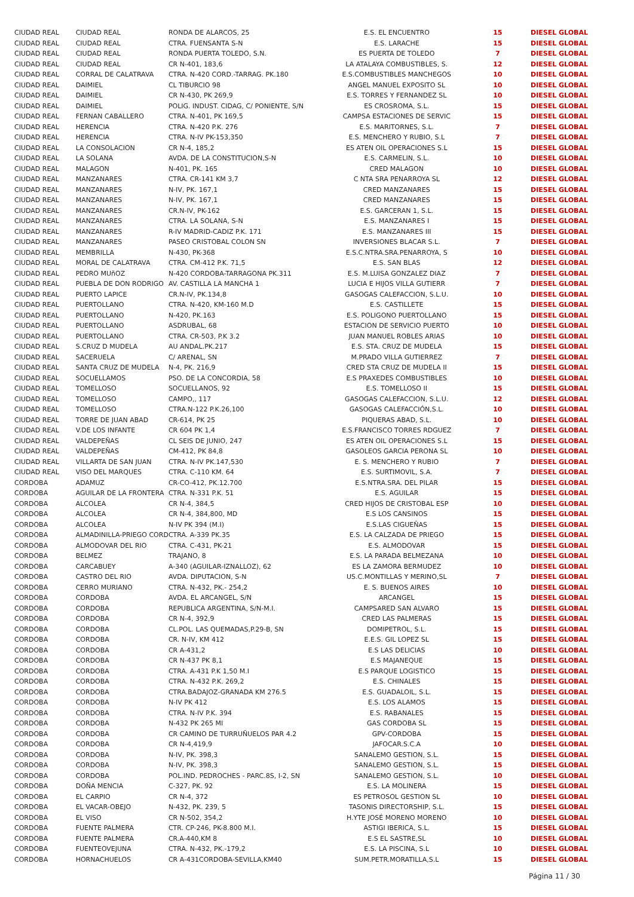| CIUDAD REAL | CIUDAD REAL | RONDA DE ALARCOS, 25 | E.S. EL ENCUENTRO | 15 | DIESEL GLOBAL |
| CIUDAD REAL | CIUDAD REAL | CTRA. FUENSANTA S-N | E.S. LARACHE | 15 | DIESEL GLOBAL |
| CIUDAD REAL | CIUDAD REAL | RONDA PUERTA TOLEDO, S.N. | ES PUERTA DE TOLEDO | 7 | DIESEL GLOBAL |
| CIUDAD REAL | CIUDAD REAL | CR N-401, 183,6 | LA ATALAYA COMBUSTIBLES, S. | 12 | DIESEL GLOBAL |
| CIUDAD REAL | CORRAL DE CALATRAVA | CTRA. N-420 CORD.-TARRAG. PK.180 | E.S.COMBUSTIBLES MANCHEGOS | 10 | DIESEL GLOBAL |
| CIUDAD REAL | DAIMIEL | CL TIBURCIO 98 | ANGEL MANUEL EXPOSITO SL | 10 | DIESEL GLOBAL |
| CIUDAD REAL | DAIMIEL | CR N-430, PK 269,9 | E.S. TORRES Y FERNANDEZ SL | 10 | DIESEL GLOBAL |
| CIUDAD REAL | DAIMIEL | POLIG. INDUST. CIDAG, C/ PONIENTE, S/N | ES CROSROMA, S.L. | 15 | DIESEL GLOBAL |
| CIUDAD REAL | FERNAN CABALLERO | CTRA. N-401, PK 169,5 | CAMPSA ESTACIONES DE SERVIC | 15 | DIESEL GLOBAL |
| CIUDAD REAL | HERENCIA | CTRA. N-420 P.K. 276 | E.S. MARITORNES, S.L. | 7 | DIESEL GLOBAL |
| CIUDAD REAL | HERENCIA | CTRA. N-IV PK-153,350 | E.S. MENCHERO Y RUBIO, S.L | 7 | DIESEL GLOBAL |
| CIUDAD REAL | LA CONSOLACION | CR N-4, 185,2 | ES ATEN OIL OPERACIONES S.L | 15 | DIESEL GLOBAL |
| CIUDAD REAL | LA SOLANA | AVDA. DE LA CONSTITUCION,S-N | E.S. CARMELIN, S.L. | 10 | DIESEL GLOBAL |
| CIUDAD REAL | MALAGON | N-401, PK. 165 | CRED MALAGON | 10 | DIESEL GLOBAL |
| CIUDAD REAL | MANZANARES | CTRA. CR-141 KM 3,7 | C NTA SRA PENARROYA SL | 12 | DIESEL GLOBAL |
| CIUDAD REAL | MANZANARES | N-IV, PK. 167,1 | CRED MANZANARES | 15 | DIESEL GLOBAL |
| CIUDAD REAL | MANZANARES | N-IV, PK. 167,1 | CRED MANZANARES | 15 | DIESEL GLOBAL |
| CIUDAD REAL | MANZANARES | CR.N-IV, PK-162 | E.S. GARCERAN 1, S.L. | 15 | DIESEL GLOBAL |
| CIUDAD REAL | MANZANARES | CTRA. LA SOLANA, S-N | E.S. MANZANARES I | 15 | DIESEL GLOBAL |
| CIUDAD REAL | MANZANARES | R-IV MADRID-CADIZ P.K. 171 | E.S. MANZANARES III | 15 | DIESEL GLOBAL |
| CIUDAD REAL | MANZANARES | PASEO CRISTOBAL COLON SN | INVERSIONES BLACAR S.L. | 7 | DIESEL GLOBAL |
| CIUDAD REAL | MEMBRILLA | N-430, PK-368 | E.S.C.NTRA.SRA.PENARROYA, S | 10 | DIESEL GLOBAL |
| CIUDAD REAL | MORAL DE CALATRAVA | CTRA. CM-412 P.K. 71,5 | E.S. SAN BLAS | 12 | DIESEL GLOBAL |
| CIUDAD REAL | PEDRO MUñOZ | N-420 CORDOBA-TARRAGONA PK.311 | E.S. M.LUISA GONZALEZ DIAZ | 7 | DIESEL GLOBAL |
| CIUDAD REAL | PUEBLA DE DON RODRIGO | AV. CASTILLA LA MANCHA 1 | LUCIA E HIJOS VILLA GUTIERR | 7 | DIESEL GLOBAL |
| CIUDAD REAL | PUERTO LAPICE | CR.N-IV, PK.134,8 | GASOGAS CALEFACCION, S.L.U. | 10 | DIESEL GLOBAL |
| CIUDAD REAL | PUERTOLLANO | CTRA. N-420, KM-160 M.D | E.S. CASTILLETE | 15 | DIESEL GLOBAL |
| CIUDAD REAL | PUERTOLLANO | N-420, PK.163 | E.S. POLIGONO PUERTOLLANO | 15 | DIESEL GLOBAL |
| CIUDAD REAL | PUERTOLLANO | ASDRUBAL, 68 | ESTACION DE SERVICIO PUERTO | 10 | DIESEL GLOBAL |
| CIUDAD REAL | PUERTOLLANO | CTRA. CR-503, P.K 3.2 | JUAN MANUEL ROBLES ARIAS | 10 | DIESEL GLOBAL |
| CIUDAD REAL | S.CRUZ D MUDELA | AU ANDAL.PK.217 | E.S. STA. CRUZ DE MUDELA | 15 | DIESEL GLOBAL |
| CIUDAD REAL | SACERUELA | C/ ARENAL, SN | M.PRADO VILLA GUTIERREZ | 7 | DIESEL GLOBAL |
| CIUDAD REAL | SANTA CRUZ DE MUDELA | N-4, PK. 216,9 | CRED STA CRUZ DE MUDELA II | 15 | DIESEL GLOBAL |
| CIUDAD REAL | SOCUELLAMOS | PSO. DE LA CONCORDIA, 58 | E.S PRAXEDES COMBUSTIBLES | 10 | DIESEL GLOBAL |
| CIUDAD REAL | TOMELLOSO | SOCUELLANOS, 92 | E.S. TOMELLOSO II | 15 | DIESEL GLOBAL |
| CIUDAD REAL | TOMELLOSO | CAMPO,, 117 | GASOGAS CALEFACCION, S.L.U. | 12 | DIESEL GLOBAL |
| CIUDAD REAL | TOMELLOSO | CTRA.N-122 P.K.26,100 | GASOGAS CALEFACCIÓN,S.L. | 10 | DIESEL GLOBAL |
| CIUDAD REAL | TORRE DE JUAN ABAD | CR-614, PK 25 | PIQUERAS ABAD, S.L. | 10 | DIESEL GLOBAL |
| CIUDAD REAL | V.DE LOS INFANTE | CR 604 PK 1,4 | E.S.FRANCISCO TORRES RDGUEZ | 7 | DIESEL GLOBAL |
| CIUDAD REAL | VALDEPEÑAS | CL SEIS DE JUNIO, 247 | ES ATEN OIL OPERACIONES S.L | 15 | DIESEL GLOBAL |
| CIUDAD REAL | VALDEPEÑAS | CM-412, PK 84,8 | GASOLEOS GARCIA PERONA SL | 10 | DIESEL GLOBAL |
| CIUDAD REAL | VILLARTA DE SAN JUAN | CTRA. N-IV PK.147,530 | E. S. MENCHERO Y RUBIO | 7 | DIESEL GLOBAL |
| CIUDAD REAL | VISO DEL MARQUES | CTRA. C-110 KM. 64 | E.S. SURTIMOVIL, S.A. | 7 | DIESEL GLOBAL |
| CORDOBA | ADAMUZ | CR-CO-412, PK.12.700 | E.S.NTRA.SRA. DEL PILAR | 15 | DIESEL GLOBAL |
| CORDOBA | AGUILAR DE LA FRONTERA | CTRA. N-331 P.K. 51 | E.S. AGUILAR | 15 | DIESEL GLOBAL |
| CORDOBA | ALCOLEA | CR N-4, 384,5 | CRED HIJOS DE CRISTOBAL ESP | 10 | DIESEL GLOBAL |
| CORDOBA | ALCOLEA | CR N-4, 384,800, MD | E.S LOS CANSINOS | 15 | DIESEL GLOBAL |
| CORDOBA | ALCOLEA | N-IV PK 394 (M.I) | E.S.LAS CIGUEÑAS | 15 | DIESEL GLOBAL |
| CORDOBA | ALMADINILLA-PRIEGO CORD | CTRA. A-339 PK.35 | E.S. LA CALZADA DE PRIEGO | 15 | DIESEL GLOBAL |
| CORDOBA | ALMODOVAR DEL RIO | CTRA. C-431, PK-21 | E.S. ALMODOVAR | 15 | DIESEL GLOBAL |
| CORDOBA | BELMEZ | TRAJANO, 8 | E.S. LA PARADA BELMEZANA | 10 | DIESEL GLOBAL |
| CORDOBA | CARCABUEY | A-340 (AGUILAR-IZNALLOZ), 62 | ES LA ZAMORA BERMUDEZ | 10 | DIESEL GLOBAL |
| CORDOBA | CASTRO DEL RIO | AVDA. DIPUTACION, S-N | US.C.MONTILLAS Y MERINO,SL | 7 | DIESEL GLOBAL |
| CORDOBA | CERRO MURIANO | CTRA. N-432, PK.- 254,2 | E. S. BUENOS AIRES | 10 | DIESEL GLOBAL |
| CORDOBA | CORDOBA | AVDA. EL ARCANGEL, S/N | ARCANGEL | 15 | DIESEL GLOBAL |
| CORDOBA | CORDOBA | REPUBLICA ARGENTINA, S/N-M.I. | CAMPSARED SAN ALVARO | 15 | DIESEL GLOBAL |
| CORDOBA | CORDOBA | CR N-4, 392,9 | CRED LAS PALMERAS | 15 | DIESEL GLOBAL |
| CORDOBA | CORDOBA | CL.POL. LAS QUEMADAS,P.29-B, SN | DOMIPETROL, S.L. | 15 | DIESEL GLOBAL |
| CORDOBA | CORDOBA | CR. N-IV, KM 412 | E.E.S. GIL LOPEZ SL | 15 | DIESEL GLOBAL |
| CORDOBA | CORDOBA | CR A-431,2 | E.S LAS DELICIAS | 10 | DIESEL GLOBAL |
| CORDOBA | CORDOBA | CR N-437 PK 8,1 | E.S MAJANEQUE | 15 | DIESEL GLOBAL |
| CORDOBA | CORDOBA | CTRA. A-431 P.K 1,50 M.I | E.S PARQUE LOGISTICO | 15 | DIESEL GLOBAL |
| CORDOBA | CORDOBA | CTRA. N-432 P.K. 269,2 | E.S. CHINALES | 15 | DIESEL GLOBAL |
| CORDOBA | CORDOBA | CTRA.BADAJOZ-GRANADA KM 276.5 | E.S. GUADALOIL, S.L. | 15 | DIESEL GLOBAL |
| CORDOBA | CORDOBA | N-IV PK 412 | E.S. LOS ALAMOS | 15 | DIESEL GLOBAL |
| CORDOBA | CORDOBA | CTRA. N-IV P.K. 394 | E.S. RABANALES | 15 | DIESEL GLOBAL |
| CORDOBA | CORDOBA | N-432 PK 265 MI | GAS CORDOBA SL | 15 | DIESEL GLOBAL |
| CORDOBA | CORDOBA | CR CAMINO DE TURRUÑUELOS PAR 4.2 | GPV-CORDOBA | 15 | DIESEL GLOBAL |
| CORDOBA | CORDOBA | CR N-4,419,9 | JAFOCAR.S.C.A | 10 | DIESEL GLOBAL |
| CORDOBA | CORDOBA | N-IV, PK. 398,3 | SANALEMO GESTION, S.L. | 15 | DIESEL GLOBAL |
| CORDOBA | CORDOBA | N-IV, PK. 398,3 | SANALEMO GESTION, S.L. | 15 | DIESEL GLOBAL |
| CORDOBA | CORDOBA | POL.IND. PEDROCHES - PARC.8S, I-2, SN | SANALEMO GESTION, S.L. | 10 | DIESEL GLOBAL |
| CORDOBA | DOÑA MENCIA | C-327, PK. 92 | E.S. LA MOLINERA | 15 | DIESEL GLOBAL |
| CORDOBA | EL CARPIO | CR N-4, 372 | ES PETROSOL GESTION SL | 10 | DIESEL GLOBAL |
| CORDOBA | EL VACAR-OBEJO | N-432, PK. 239, 5 | TASONIS DIRECTORSHIP, S.L. | 15 | DIESEL GLOBAL |
| CORDOBA | EL VISO | CR N-502, 354,2 | H.YTE JOSÉ MORENO MORENO | 10 | DIESEL GLOBAL |
| CORDOBA | FUENTE PALMERA | CTR. CP-246, PK-8.800 M.I. | ASTIGI IBERICA, S.L. | 15 | DIESEL GLOBAL |
| CORDOBA | FUENTE PALMERA | CR.A-440,KM 8 | E.S EL SASTRE,SL | 10 | DIESEL GLOBAL |
| CORDOBA | FUENTEOVEJUNA | CTRA. N-432, PK.-179,2 | E.S. LA PISCINA, S.L | 10 | DIESEL GLOBAL |
| CORDOBA | HORNACHUELOS | CR A-431CORDOBA-SEVILLA,KM40 | SUM.PETR.MORATILLA,S.L | 15 | DIESEL GLOBAL |
Página 11 / 30